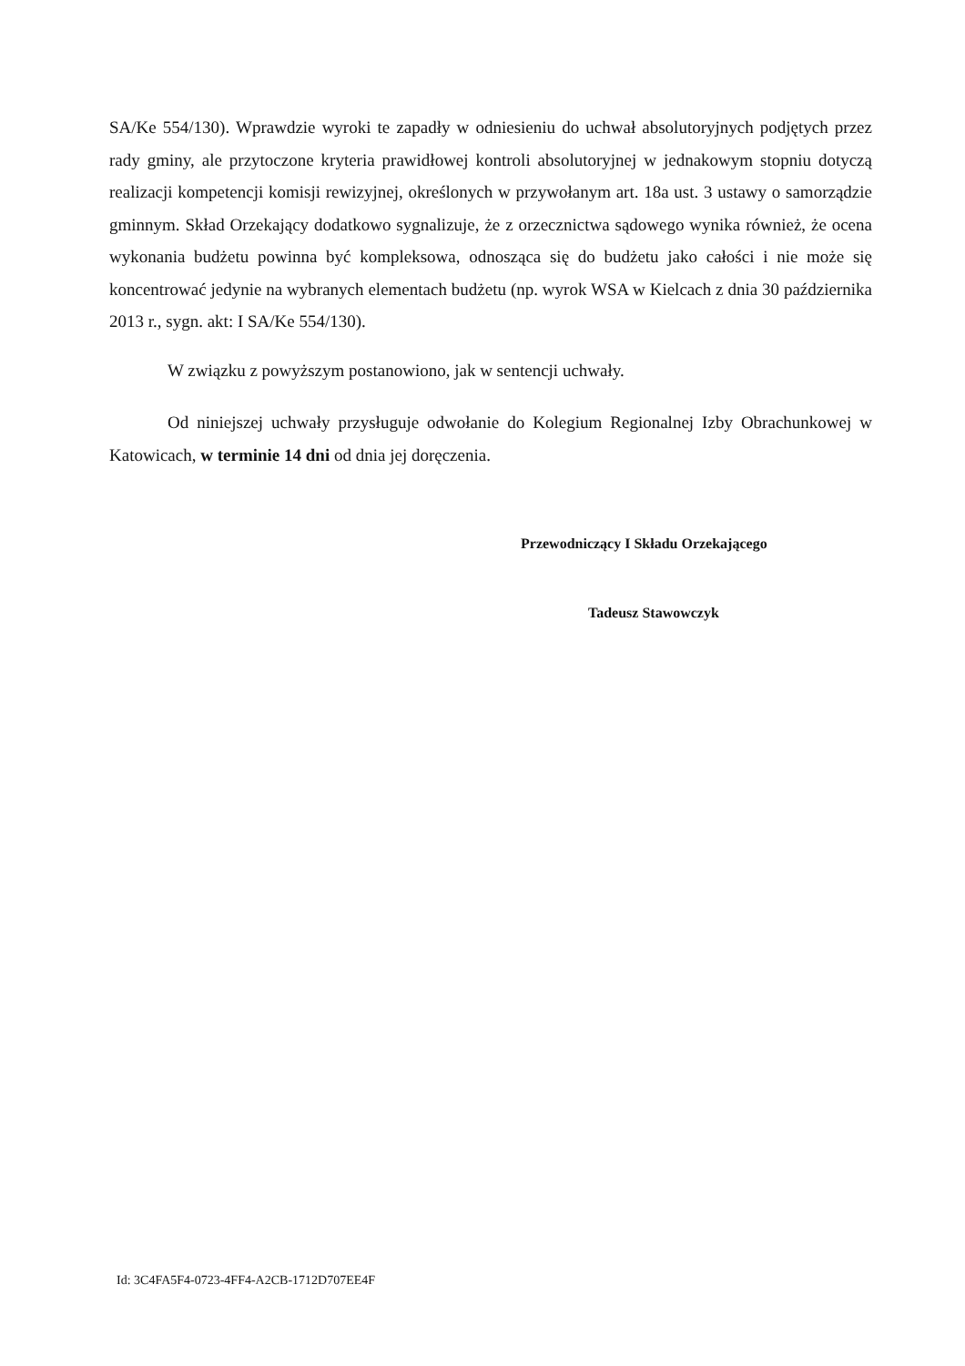SA/Ke 554/130). Wprawdzie wyroki te zapadły w odniesieniu do uchwał absolutoryjnych podjętych przez rady gminy, ale przytoczone kryteria prawidłowej kontroli absolutoryjnej w jednakowym stopniu dotyczą realizacji kompetencji komisji rewizyjnej, określonych w przywołanym art. 18a ust. 3 ustawy o samorządzie gminnym. Skład Orzekający dodatkowo sygnalizuje, że z orzecznictwa sądowego wynika również, że ocena wykonania budżetu powinna być kompleksowa, odnosząca się do budżetu jako całości i nie może się koncentrować jedynie na wybranych elementach budżetu (np. wyrok WSA w Kielcach z dnia 30 października 2013 r., sygn. akt: I SA/Ke 554/130).
W związku z powyższym postanowiono, jak w sentencji uchwały.
Od niniejszej uchwały przysługuje odwołanie do Kolegium Regionalnej Izby Obrachunkowej w Katowicach, w terminie 14 dni od dnia jej doręczenia.
Przewodniczący I Składu Orzekającego
Tadeusz Stawowczyk
Id: 3C4FA5F4-0723-4FF4-A2CB-1712D707EE4F